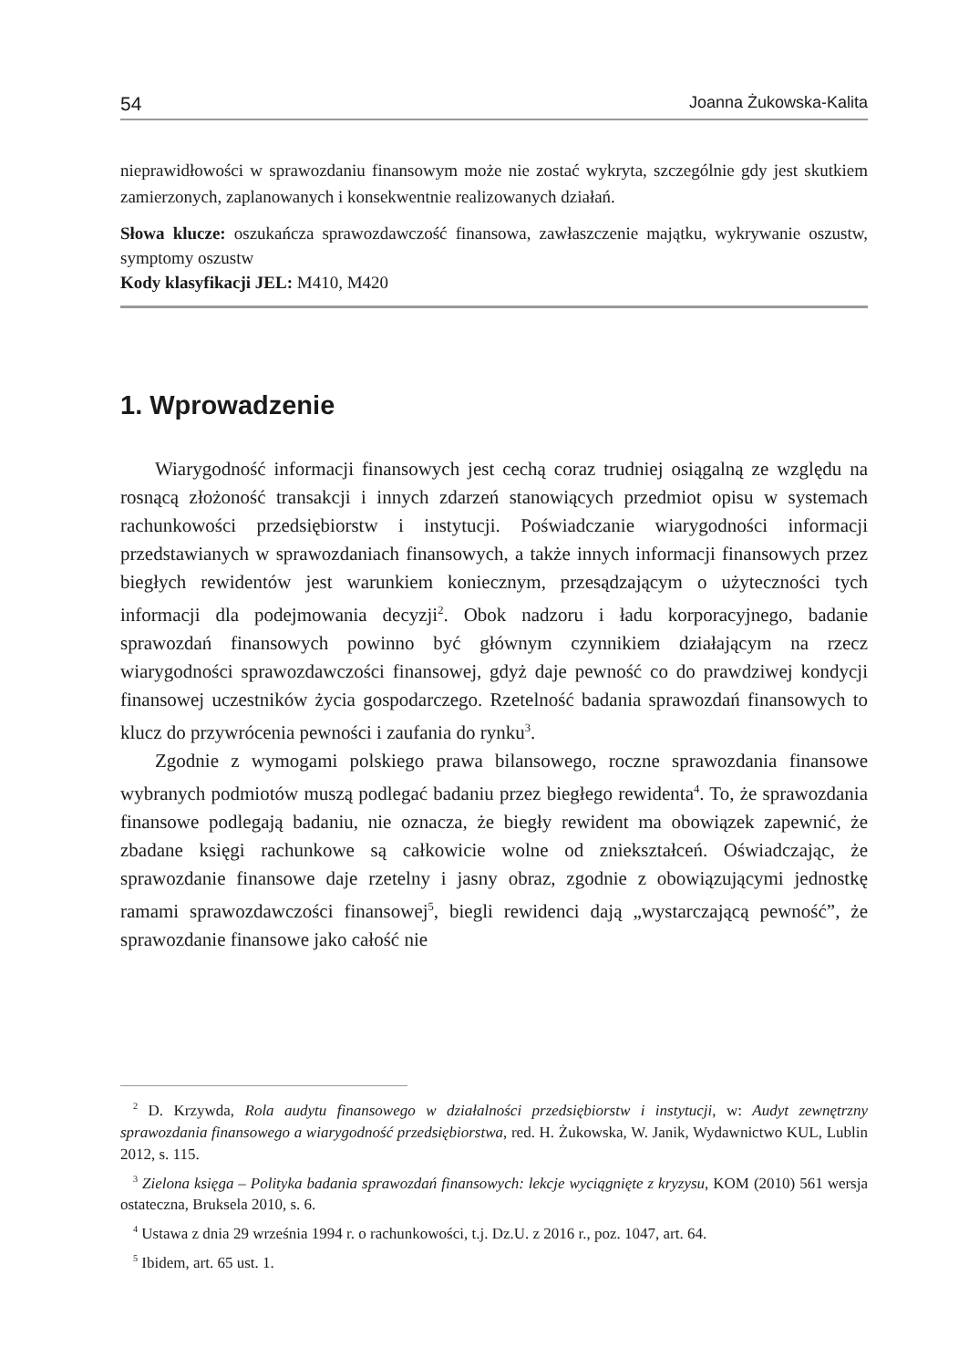54 Joanna Żukowska-Kalita
nieprawidłowości w sprawozdaniu finansowym może nie zostać wykryta, szczególnie gdy jest skutkiem zamierzonych, zaplanowanych i konsekwentnie realizowanych działań.
Słowa klucze: oszukańcza sprawozdawczość finansowa, zawłaszczenie majątku, wykrywanie oszustw, symptomy oszustw
Kody klasyfikacji JEL: M410, M420
1. Wprowadzenie
Wiarygodność informacji finansowych jest cechą coraz trudniej osiągalną ze względu na rosnącą złożoność transakcji i innych zdarzeń stanowiących przedmiot opisu w systemach rachunkowości przedsiębiorstw i instytucji. Poświadczanie wiarygodności informacji przedstawianych w sprawozdaniach finansowych, a także innych informacji finansowych przez biegłych rewidentów jest warunkiem koniecznym, przesądzającym o użyteczności tych informacji dla podejmowania decyzji<sup>2</sup>. Obok nadzoru i ładu korporacyjnego, badanie sprawozdań finansowych powinno być głównym czynnikiem działającym na rzecz wiarygodności sprawozdawczości finansowej, gdyż daje pewność co do prawdziwej kondycji finansowej uczestników życia gospodarczego. Rzetelność badania sprawozdań finansowych to klucz do przywrócenia pewności i zaufania do rynku<sup>3</sup>.
Zgodnie z wymogami polskiego prawa bilansowego, roczne sprawozdania finansowe wybranych podmiotów muszą podlegać badaniu przez biegłego rewidenta<sup>4</sup>. To, że sprawozdania finansowe podlegają badaniu, nie oznacza, że biegły rewident ma obowiązek zapewnić, że zbadane księgi rachunkowe są całkowicie wolne od zniekształceń. Oświadczając, że sprawozdanie finansowe daje rzetelny i jasny obraz, zgodnie z obowiązującymi jednostkę ramami sprawozdawczości finansowej<sup>5</sup>, biegli rewidenci dają „wystarczającą pewność”, że sprawozdanie finansowe jako całość nie
<sup>2</sup> D. Krzywda, Rola audytu finansowego w działalności przedsiębiorstw i instytucji, w: Audyt zewnętrzny sprawozdania finansowego a wiarygodność przedsiębiorstwa, red. H. Żukowska, W. Janik, Wydawnictwo KUL, Lublin 2012, s. 115.
<sup>3</sup> Zielona księga – Polityka badania sprawozdań finansowych: lekcje wyciągnięte z kryzysu, KOM (2010) 561 wersja ostateczna, Bruksela 2010, s. 6.
<sup>4</sup> Ustawa z dnia 29 września 1994 r. o rachunkowości, t.j. Dz.U. z 2016 r., poz. 1047, art. 64.
<sup>5</sup> Ibidem, art. 65 ust. 1.